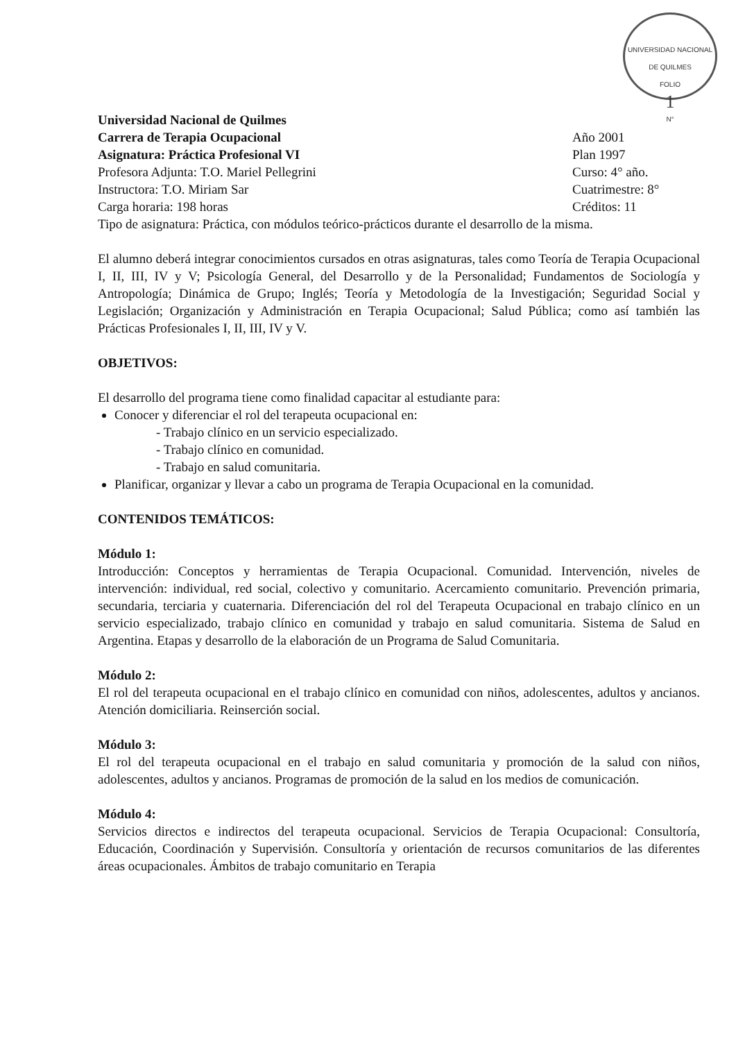UNIVERSIDAD NACIONAL DE QUILMES
FOLIO
1
N°
Universidad Nacional de Quilmes
Carrera de Terapia Ocupacional Año 2001
Asignatura: Práctica Profesional VI Plan 1997
Profesora Adjunta: T.O. Mariel Pellegrini Curso: 4° año.
Instructora: T.O. Miriam Sar Cuatrimestre: 8°
Carga horaria: 198 horas Créditos: 11
Tipo de asignatura: Práctica, con módulos teórico-prácticos durante el desarrollo de la misma.
El alumno deberá integrar conocimientos cursados en otras asignaturas, tales como Teoría de Terapia Ocupacional I, II, III, IV y V; Psicología General, del Desarrollo y de la Personalidad; Fundamentos de Sociología y Antropología; Dinámica de Grupo; Inglés; Teoría y Metodología de la Investigación; Seguridad Social y Legislación; Organización y Administración en Terapia Ocupacional; Salud Pública; como así también las Prácticas Profesionales I, II, III, IV y V.
OBJETIVOS:
El desarrollo del programa tiene como finalidad capacitar al estudiante para:
Conocer y diferenciar el rol del terapeuta ocupacional en:
- Trabajo clínico en un servicio especializado.
- Trabajo clínico en comunidad.
- Trabajo en salud comunitaria.
Planificar, organizar y llevar a cabo un programa de Terapia Ocupacional en la comunidad.
CONTENIDOS TEMÁTICOS:
Módulo 1:
Introducción: Conceptos y herramientas de Terapia Ocupacional. Comunidad. Intervención, niveles de intervención: individual, red social, colectivo y comunitario. Acercamiento comunitario. Prevención primaria, secundaria, terciaria y cuaternaria. Diferenciación del rol del Terapeuta Ocupacional en trabajo clínico en un servicio especializado, trabajo clínico en comunidad y trabajo en salud comunitaria. Sistema de Salud en Argentina. Etapas y desarrollo de la elaboración de un Programa de Salud Comunitaria.
Módulo 2:
El rol del terapeuta ocupacional en el trabajo clínico en comunidad con niños, adolescentes, adultos y ancianos. Atención domiciliaria. Reinserción social.
Módulo 3:
El rol del terapeuta ocupacional en el trabajo en salud comunitaria y promoción de la salud con niños, adolescentes, adultos y ancianos. Programas de promoción de la salud en los medios de comunicación.
Módulo 4:
Servicios directos e indirectos del terapeuta ocupacional. Servicios de Terapia Ocupacional: Consultoría, Educación, Coordinación y Supervisión. Consultoría y orientación de recursos comunitarios de las diferentes áreas ocupacionales. Ámbitos de trabajo comunitario en Terapia